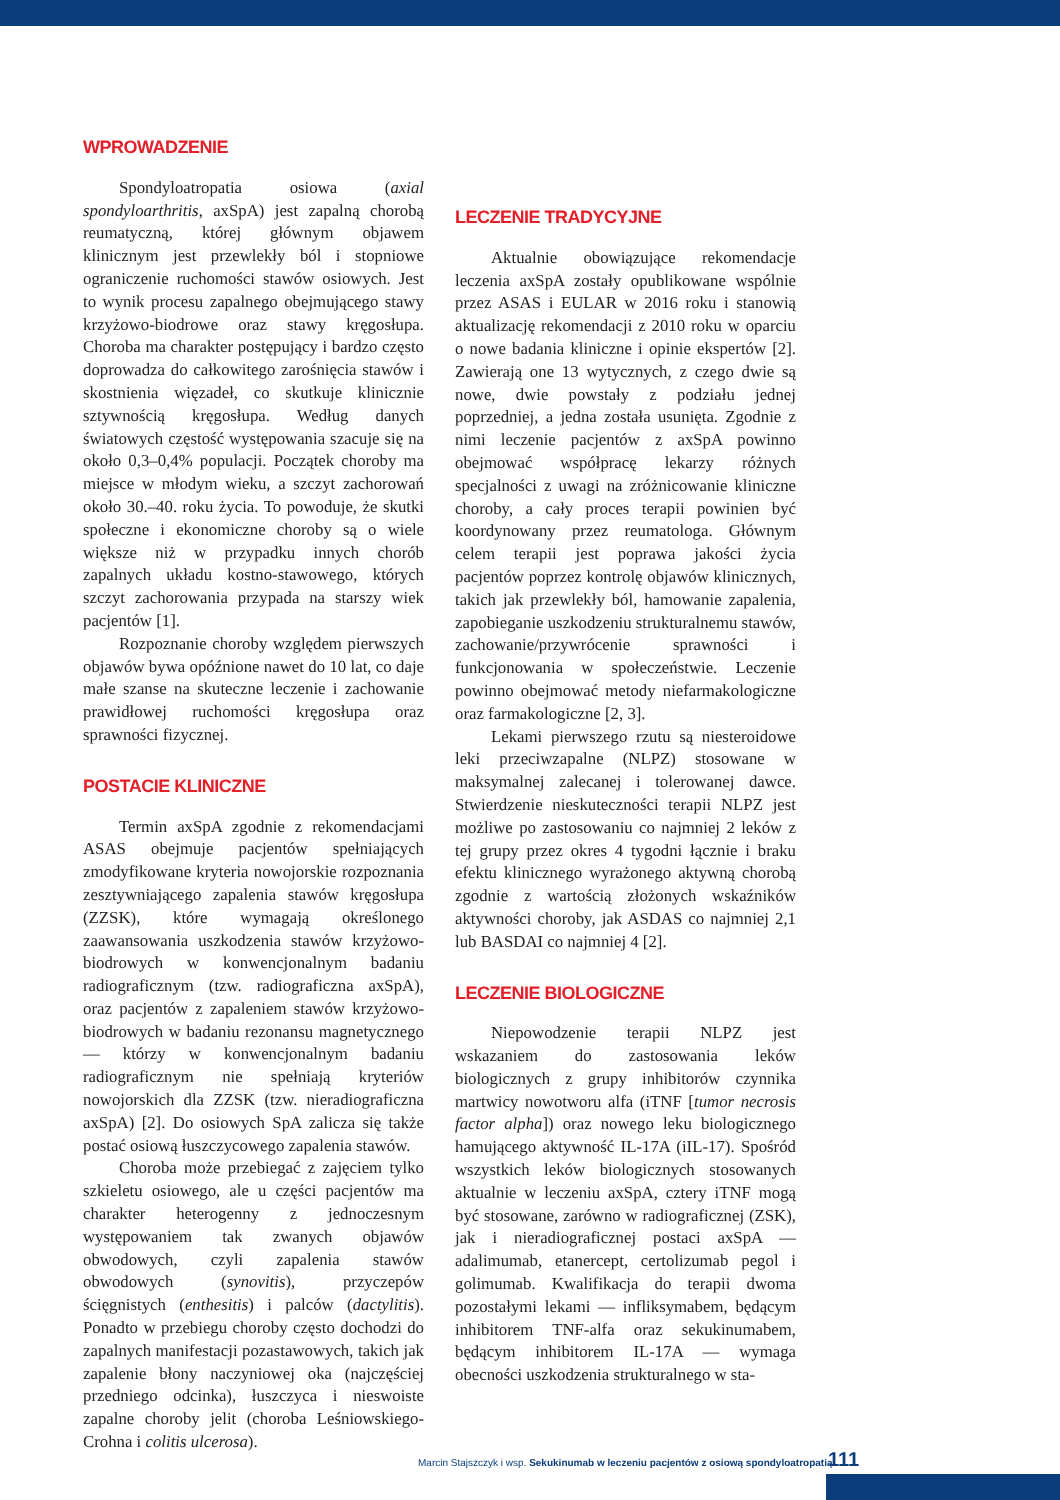WPROWADZENIE
Spondyloatropatia osiowa (axial spondyloarthritis, axSpA) jest zapalną chorobą reumatyczną, której głównym objawem klinicznym jest przewlekły ból i stopniowe ograniczenie ruchomości stawów osiowych. Jest to wynik procesu zapalnego obejmującego stawy krzyżowo-biodrowe oraz stawy kręgosłupa. Choroba ma charakter postępujący i bardzo często doprowadza do całkowitego zarośnięcia stawów i skostnienia więzadeł, co skutkuje klinicznie sztywnością kręgosłupa. Według danych światowych częstość występowania szacuje się na około 0,3–0,4% populacji. Początek choroby ma miejsce w młodym wieku, a szczyt zachorowań około 30.–40. roku życia. To powoduje, że skutki społeczne i ekonomiczne choroby są o wiele większe niż w przypadku innych chorób zapalnych układu kostno-stawowego, których szczyt zachorowania przypada na starszy wiek pacjentów [1].
Rozpoznanie choroby względem pierwszych objawów bywa opóźnione nawet do 10 lat, co daje małe szanse na skuteczne leczenie i zachowanie prawidłowej ruchomości kręgosłupa oraz sprawności fizycznej.
POSTACIE KLINICZNE
Termin axSpA zgodnie z rekomendacjami ASAS obejmuje pacjentów spełniających zmodyfikowane kryteria nowojorskie rozpoznania zesztywniającego zapalenia stawów kręgosłupa (ZZSK), które wymagają określonego zaawansowania uszkodzenia stawów krzyżowo-biodrowych w konwencjonalnym badaniu radiograficznym (tzw. radiograficzna axSpA), oraz pacjentów z zapaleniem stawów krzyżowo-biodrowych w badaniu rezonansu magnetycznego — którzy w konwencjonalnym badaniu radiograficznym nie spełniają kryteriów nowojorskich dla ZZSK (tzw. nieradiograficzna axSpA) [2]. Do osiowych SpA zalicza się także postać osiową łuszczycowego zapalenia stawów.
Choroba może przebiegać z zajęciem tylko szkieletu osiowego, ale u części pacjentów ma charakter heterogenny z jednoczesnym występowaniem tak zwanych objawów obwodowych, czyli zapalenia stawów obwodowych (synovitis), przyczepów ścięgnistych (enthesitis) i palców (dactylitis). Ponadto w przebiegu choroby często dochodzi do zapalnych manifestacji pozastawowych, takich jak zapalenie błony naczyniowej oka (najczęściej przedniego odcinka), łuszczyca i nieswoiste zapalne choroby jelit (choroba Leśniowskiego-Crohna i colitis ulcerosa).
LECZENIE TRADYCYJNE
Aktualnie obowiązujące rekomendacje leczenia axSpA zostały opublikowane wspólnie przez ASAS i EULAR w 2016 roku i stanowią aktualizację rekomendacji z 2010 roku w oparciu o nowe badania kliniczne i opinie ekspertów [2]. Zawierają one 13 wytycznych, z czego dwie są nowe, dwie powstały z podziału jednej poprzedniej, a jedna została usunięta. Zgodnie z nimi leczenie pacjentów z axSpA powinno obejmować współpracę lekarzy różnych specjalności z uwagi na zróżnicowanie kliniczne choroby, a cały proces terapii powinien być koordynowany przez reumatologa. Głównym celem terapii jest poprawa jakości życia pacjentów poprzez kontrolę objawów klinicznych, takich jak przewlekły ból, hamowanie zapalenia, zapobieganie uszkodzeniu strukturalnemu stawów, zachowanie/przywrócenie sprawności i funkcjonowania w społeczeństwie. Leczenie powinno obejmować metody niefarmakologiczne oraz farmakologiczne [2, 3].
Lekami pierwszego rzutu są niesteroidowe leki przeciwzapalne (NLPZ) stosowane w maksymalnej zalecanej i tolerowanej dawce. Stwierdzenie nieskuteczności terapii NLPZ jest możliwe po zastosowaniu co najmniej 2 leków z tej grupy przez okres 4 tygodni łącznie i braku efektu klinicznego wyrażonego aktywną chorobą zgodnie z wartością złożonych wskaźników aktywności choroby, jak ASDAS co najmniej 2,1 lub BASDAI co najmniej 4 [2].
LECZENIE BIOLOGICZNE
Niepowodzenie terapii NLPZ jest wskazaniem do zastosowania leków biologicznych z grupy inhibitorów czynnika martwicy nowotworu alfa (iTNF [tumor necrosis factor alpha]) oraz nowego leku biologicznego hamującego aktywność IL-17A (iIL-17). Spośród wszystkich leków biologicznych stosowanych aktualnie w leczeniu axSpA, cztery iTNF mogą być stosowane, zarówno w radiograficznej (ZSK), jak i nieradiograficznej postaci axSpA — adalimumab, etanercept, certolizumab pegol i golimumab. Kwalifikacja do terapii dwoma pozostałymi lekami — infliksymabem, będącym inhibitorem TNF-alfa oraz sekukinumabem, będącym inhibitorem IL-17A — wymaga obecności uszkodzenia strukturalnego w sta-
Marcin Stajszczyk i wsp. Sekukinumab w leczeniu pacjentów z osiową spondyloatropatią
111